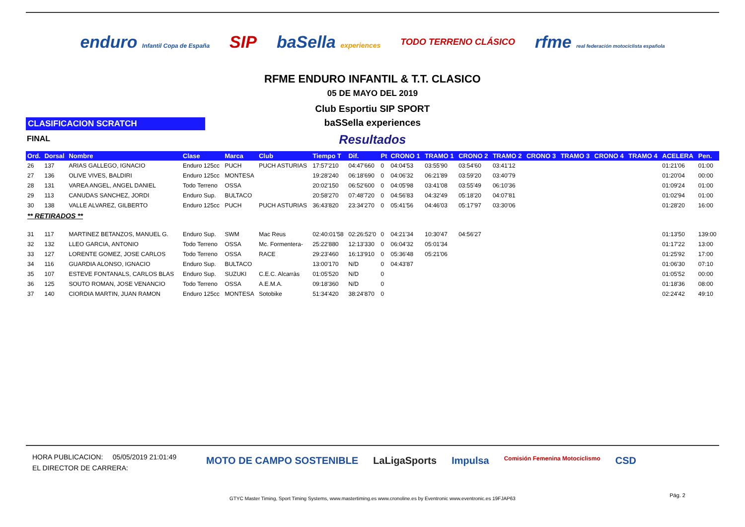enduro Infantil Copa de España SIP baSella experiences TODO TERRENO CLÁSICO rfme real federación motociclista española
RFME ENDURO INFANTIL & T.T. CLASICO
05 DE MAYO DEL 2019
Club Esportiu SIP SPORT
CLASIFICACION SCRATCH
baSSella experiences
FINAL
Resultados
| Ord. | Dorsal | Nombre | Clase | Marca | Club | Tiempo T | Dif. | Pt | CRONO 1 | TRAMO 1 | CRONO 2 | TRAMO 2 | CRONO 3 | TRAMO 3 | CRONO 4 | TRAMO 4 | ACELERA | Pen. |
| --- | --- | --- | --- | --- | --- | --- | --- | --- | --- | --- | --- | --- | --- | --- | --- | --- | --- | --- |
| 26 | 137 | ARIAS GALLEGO, IGNACIO | Enduro 125cc | PUCH | PUCH ASTURIAS | 17:57'210 | 04:47'660 | 0 | 04:04'53 | 03:55'90 | 03:54'60 | 03:41'12 | | | | | 01:21'06 | 01:00 |
| 27 | 136 | OLIVE VIVES, BALDIRI | Enduro 125cc | MONTESA | | 19:28'240 | 06:18'690 | 0 | 04:06'32 | 06:21'89 | 03:59'20 | 03:40'79 | | | | | 01:20'04 | 00:00 |
| 28 | 131 | VAREA ANGEL, ANGEL DANIEL | Todo Terreno | OSSA | | 20:02'150 | 06:52'600 | 0 | 04:05'98 | 03:41'08 | 03:55'49 | 06:10'36 | | | | | 01:09'24 | 01:00 |
| 29 | 113 | CANUDAS SANCHEZ, JORDI | Enduro Sup. | BULTACO | | 20:58'270 | 07:48'720 | 0 | 04:56'83 | 04:32'49 | 05:18'20 | 04:07'81 | | | | | 01:02'94 | 01:00 |
| 30 | 138 | VALLE ALVAREZ, GILBERTO | Enduro 125cc | PUCH | PUCH ASTURIAS | 36:43'820 | 23:34'270 | 0 | 05:41'56 | 04:46'03 | 05:17'97 | 03:30'06 | | | | | 01:28'20 | 16:00 |
| ** RETIRADOS ** | | | | | | | | | | | | | | | | | | |
| 31 | 117 | MARTINEZ BETANZOS, MANUEL G. | Enduro Sup. | SWM | Mac Reus | 02:40:01'58 | 02:26:52'0 | 0 | 04:21'34 | 10:30'47 | 04:56'27 | | | | | | 01:13'50 | 139:00 |
| 32 | 132 | LLEO GARCIA, ANTONIO | Todo Terreno | OSSA | Mc. Formentera- | 25:22'880 | 12:13'330 | 0 | 06:04'32 | 05:01'34 | | | | | | | 01:17'22 | 13:00 |
| 33 | 127 | LORENTE GOMEZ, JOSE CARLOS | Todo Terreno | OSSA | RACE | 29:23'460 | 16:13'910 | 0 | 05:36'48 | 05:21'06 | | | | | | | 01:25'92 | 17:00 |
| 34 | 116 | GUARDIA ALONSO, IGNACIO | Enduro Sup. | BULTACO | | 13:00'170 | N/D | 0 | 04:43'87 | | | | | | | | 01:06'30 | 07:10 |
| 35 | 107 | ESTEVE FONTANALS, CARLOS BLAS | Enduro Sup. | SUZUKI | C.E.C. Alcarràs | 01:05'520 | N/D | 0 | | | | | | | | | 01:05'52 | 00:00 |
| 36 | 125 | SOUTO ROMAN, JOSE VENANCIO | Todo Terreno | OSSA | A.E.M.A. | 09:18'360 | N/D | 0 | | | | | | | | | 01:18'36 | 08:00 |
| 37 | 140 | CIORDIA MARTIN, JUAN RAMON | Enduro 125cc | MONTESA | Sotobike | 51:34'420 | 38:24'870 | 0 | | | | | | | | | 02:24'42 | 49:10 |
HORA PUBLICACION: 05/05/2019 21:01:49
EL DIRECTOR DE CARRERA:
MOTO DE CAMPO SOSTENIBLE LaLigaSports Impulsa Comisión Femenina Motociclismo CSD
GTYC Master Timing, Sport Timing Systems, www.mastertiming.es www.cronoline.es by Eventronic www.eventronic.es 19FJAP63
Pág. 2